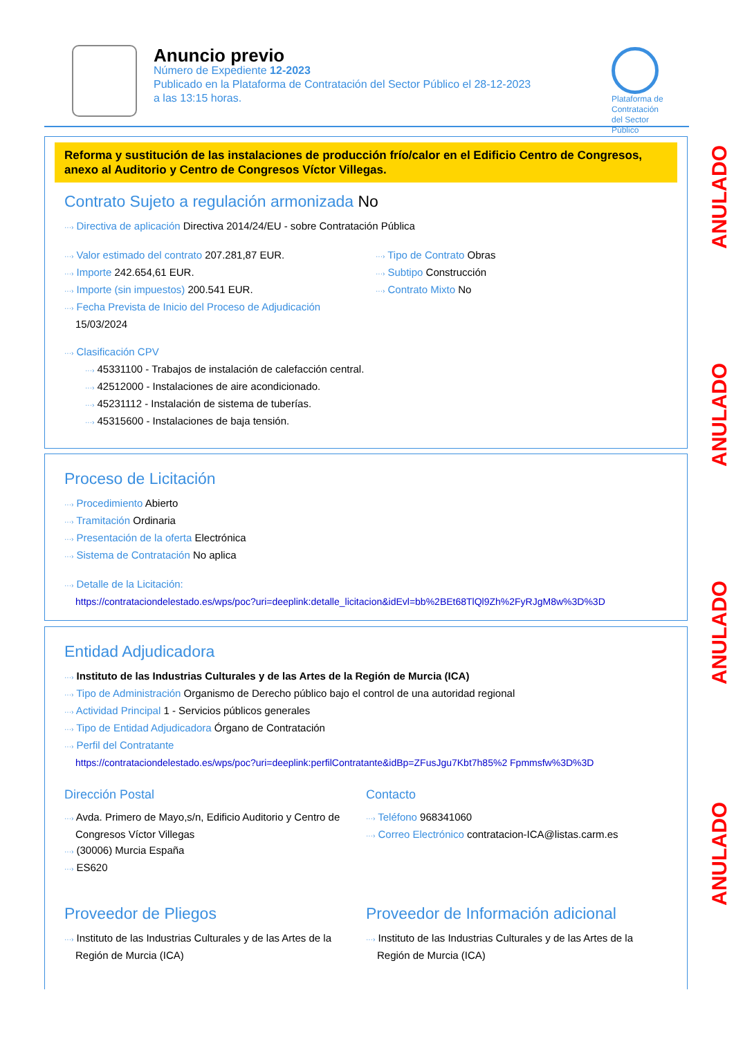Anuncio previo
Número de Expediente 12-2023
Publicado en la Plataforma de Contratación del Sector Público el 28-12-2023
a las 13:15 horas.
Plataforma de
Contratación
del Sector
Público
Reforma y sustitución de las instalaciones de producción frío/calor en el Edificio Centro de Congresos, anexo al Auditorio y Centro de Congresos Víctor Villegas.
Contrato Sujeto a regulación armonizada No
···› Directiva de aplicación Directiva 2014/24/EU - sobre Contratación Pública
···› Valor estimado del contrato 207.281,87 EUR.
···› Importe 242.654,61 EUR.
···› Importe (sin impuestos) 200.541 EUR.
···› Fecha Prevista de Inicio del Proceso de Adjudicación 15/03/2024
···› Tipo de Contrato Obras
···› Subtipo Construcción
···› Contrato Mixto No
···› Clasificación CPV
···› 45331100 - Trabajos de instalación de calefacción central.
···› 42512000 - Instalaciones de aire acondicionado.
···› 45231112 - Instalación de sistema de tuberías.
···› 45315600 - Instalaciones de baja tensión.
Proceso de Licitación
···› Procedimiento Abierto
···› Tramitación Ordinaria
···› Presentación de la oferta Electrónica
···› Sistema de Contratación No aplica
···› Detalle de la Licitación:
https://contrataciondelestado.es/wps/poc?uri=deeplink:detalle_licitacion&idEvl=bb%2BEt68TlQl9Zh%2FyRJgM8w%3D%3D
Entidad Adjudicadora
···› Instituto de las Industrias Culturales y de las Artes de la Región de Murcia (ICA)
···› Tipo de Administración Organismo de Derecho público bajo el control de una autoridad regional
···› Actividad Principal 1 - Servicios públicos generales
···› Tipo de Entidad Adjudicadora Órgano de Contratación
···› Perfil del Contratante
https://contrataciondelestado.es/wps/poc?uri=deeplink:perfilContratante&idBp=ZFusJgu7Kbt7h85%2 Fpmmsfw%3D%3D
Dirección Postal
···› Avda. Primero de Mayo,s/n, Edificio Auditorio y Centro de Congresos Víctor Villegas
···› (30006) Murcia España
···› ES620
Contacto
···› Teléfono 968341060
···› Correo Electrónico contratacion-ICA@listas.carm.es
Proveedor de Pliegos
···› Instituto de las Industrias Culturales y de las Artes de la Región de Murcia (ICA)
Proveedor de Información adicional
···› Instituto de las Industrias Culturales y de las Artes de la Región de Murcia (ICA)
ANULADO
ANULADO
ANULADO
ANULADO